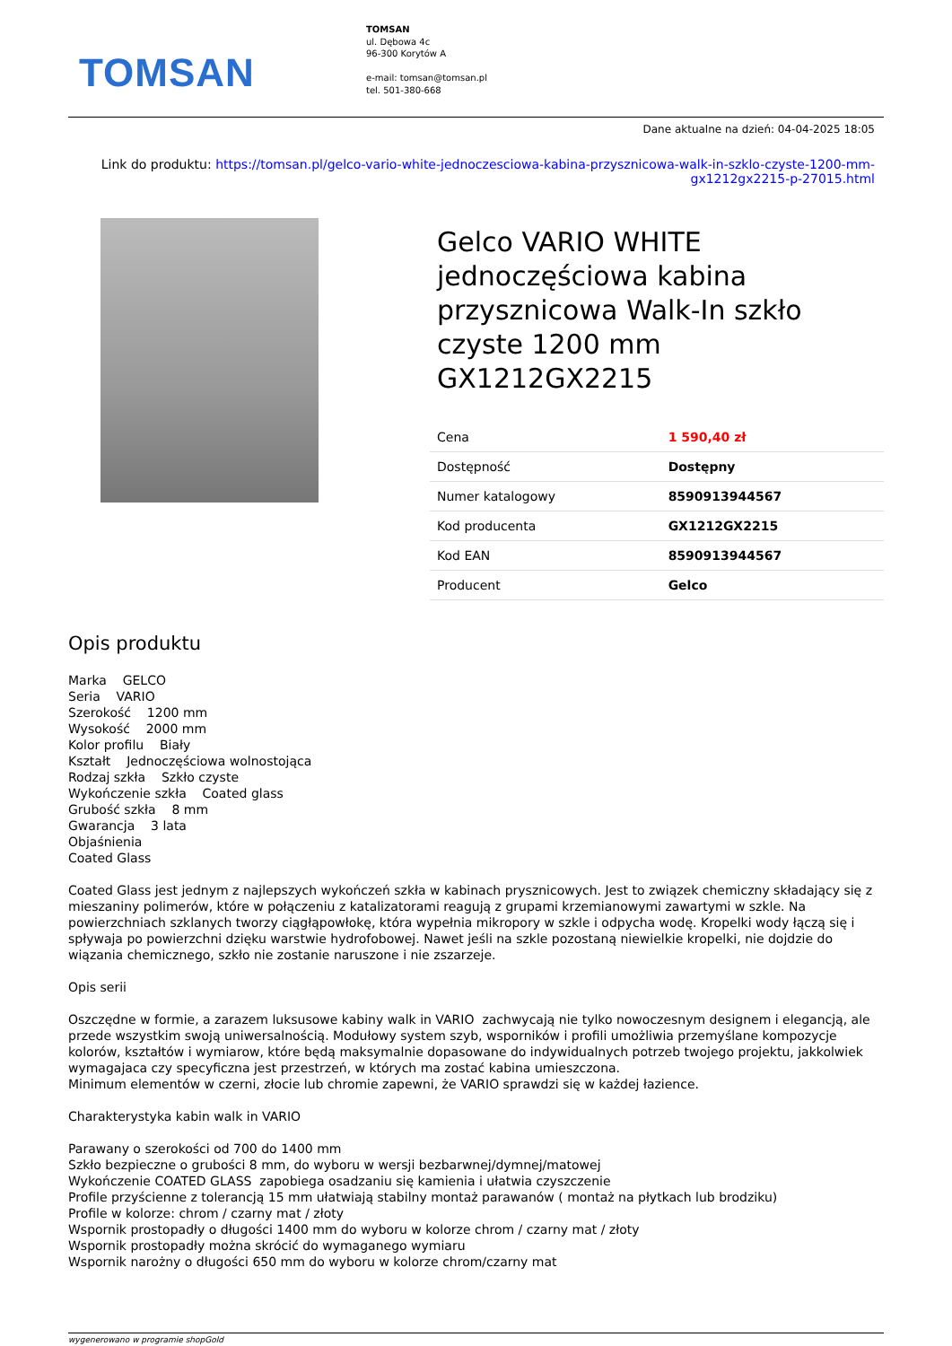TOMSAN
TOMSAN
ul. Dębowa 4c
96-300 Korytów A
e-mail: tomsan@tomsan.pl
tel. 501-380-668
Dane aktualne na dzień: 04-04-2025 18:05
Link do produktu: https://tomsan.pl/gelco-vario-white-jednoczesciowa-kabina-przysznicowa-walk-in-szklo-czyste-1200-mm-gx1212gx2215-p-27015.html
Gelco VARIO WHITE jednoczęściowa kabina przysznicowa Walk-In szkło czyste 1200 mm GX1212GX2215
| Cena | 1 590,40 zł |
| Dostępność | Dostępny |
| Numer katalogowy | 8590913944567 |
| Kod producenta | GX1212GX2215 |
| Kod EAN | 8590913944567 |
| Producent | Gelco |
Opis produktu
Marka GELCO
Seria VARIO
Szerokość 1200 mm
Wysokość 2000 mm
Kolor profilu Biały
Kształt Jednoczęściowa wolnostojąca
Rodzaj szkła Szkło czyste
Wykończenie szkła Coated glass
Grubość szkła 8 mm
Gwarancja 3 lata
Objaśnienia
Coated Glass
Coated Glass jest jednym z najlepszych wykończeń szkła w kabinach prysznicowych. Jest to związek chemiczny składający się z mieszaniny polimerów, które w połączeniu z katalizatorami reagują z grupami krzemianowymi zawartymi w szkle. Na powierzchniach szklanych tworzy ciągłąpowłokę, która wypełnia mikropory w szkle i odpycha wodę. Kropelki wody łączą się i spływaja po powierzchni dzięku warstwie hydrofobowej. Nawet jeśli na szkle pozostaną niewielkie kropelki, nie dojdzie do wiązania chemicznego, szkło nie zostanie naruszone i nie zszarzeje.
Opis serii
Oszczędne w formie, a zarazem luksusowe kabiny walk in VARIO zachwycają nie tylko nowoczesnym designem i elegancją, ale przede wszystkim swoją uniwersalnością. Modułowy system szyb, wsporników i profili umożliwia przemyślane kompozycje kolorów, kształtów i wymiarow, które będą maksymalnie dopasowane do indywidualnych potrzeb twojego projektu, jakkolwiek wymagajaca czy specyficzna jest przestrzeń, w których ma zostać kabina umieszczona.
Minimum elementów w czerni, złocie lub chromie zapewni, że VARIO sprawdzi się w każdej łazience.
Charakterystyka kabin walk in VARIO
Parawany o szerokości od 700 do 1400 mm
Szkło bezpieczne o grubości 8 mm, do wyboru w wersji bezbarwnej/dymnej/matowej
Wykończenie COATED GLASS zapobiega osadzaniu się kamienia i ułatwia czyszczenie
Profile przyścienne z tolerancją 15 mm ułatwiają stabilny montaż parawanów ( montaż na płytkach lub brodziku)
Profile w kolorze: chrom / czarny mat / złoty
Wspornik prostopadły o długości 1400 mm do wyboru w kolorze chrom / czarny mat / złoty
Wspornik prostopadły można skrócić do wymaganego wymiaru
Wspornik narożny o długości 650 mm do wyboru w kolorze chrom/czarny mat
wygenerowano w programie shopGold